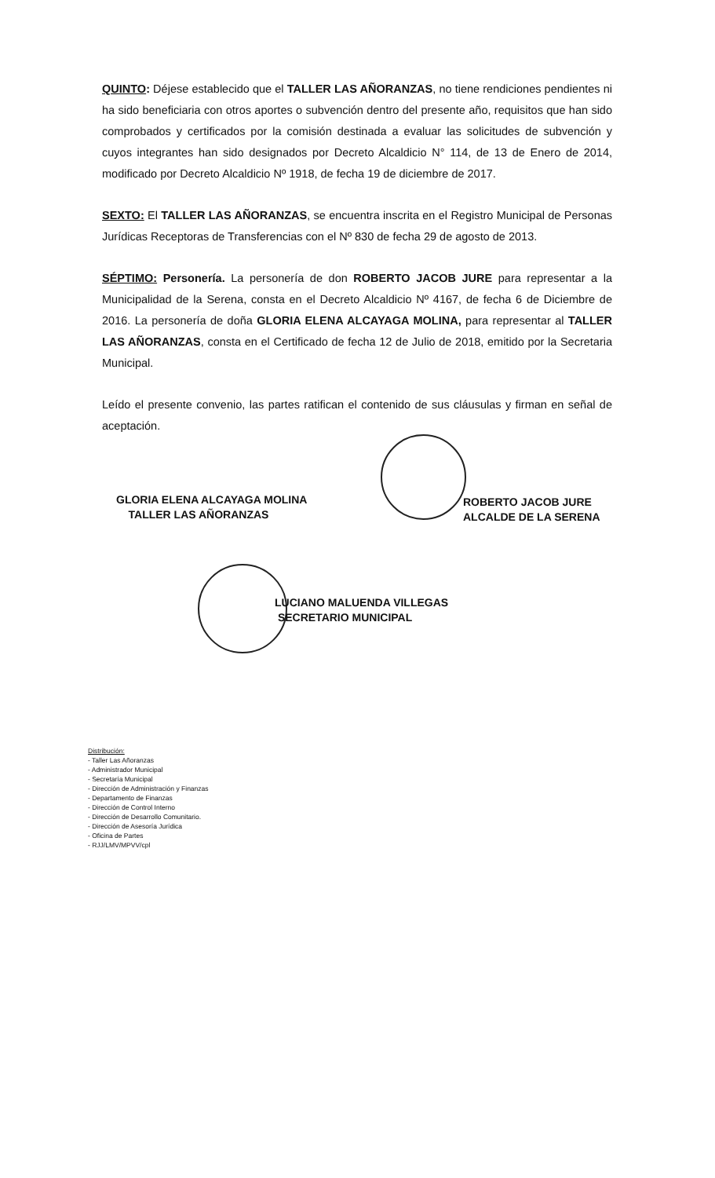QUINTO: Déjese establecido que el TALLER LAS AÑORANZAS, no tiene rendiciones pendientes ni ha sido beneficiaria con otros aportes o subvención dentro del presente año, requisitos que han sido comprobados y certificados por la comisión destinada a evaluar las solicitudes de subvención y cuyos integrantes han sido designados por Decreto Alcaldicio N° 114, de 13 de Enero de 2014, modificado por Decreto Alcaldicio Nº 1918, de fecha 19 de diciembre de 2017.
SEXTO: El TALLER LAS AÑORANZAS, se encuentra inscrita en el Registro Municipal de Personas Jurídicas Receptoras de Transferencias con el Nº 830 de fecha 29 de agosto de 2013.
SÉPTIMO: Personería. La personería de don ROBERTO JACOB JURE para representar a la Municipalidad de la Serena, consta en el Decreto Alcaldicio Nº 4167, de fecha 6 de Diciembre de 2016. La personería de doña GLORIA ELENA ALCAYAGA MOLINA, para representar al TALLER LAS AÑORANZAS, consta en el Certificado de fecha 12 de Julio de 2018, emitido por la Secretaria Municipal.
Leído el presente convenio, las partes ratifican el contenido de sus cláusulas y firman en señal de aceptación.
GLORIA ELENA ALCAYAGA MOLINA
TALLER LAS AÑORANZAS
ROBERTO JACOB JURE
ALCALDE DE LA SERENA
LUCIANO MALUENDA VILLEGAS
SECRETARIO MUNICIPAL
Distribución:
- Taller Las Añoranzas
- Administrador Municipal
- Secretaría Municipal
- Dirección de Administración y Finanzas
- Departamento de Finanzas
- Dirección de Control Interno
- Dirección de Desarrollo Comunitario.
- Dirección de Asesoría Jurídica
- Oficina de Partes
- RJJ/LMV/MPVV/cpl